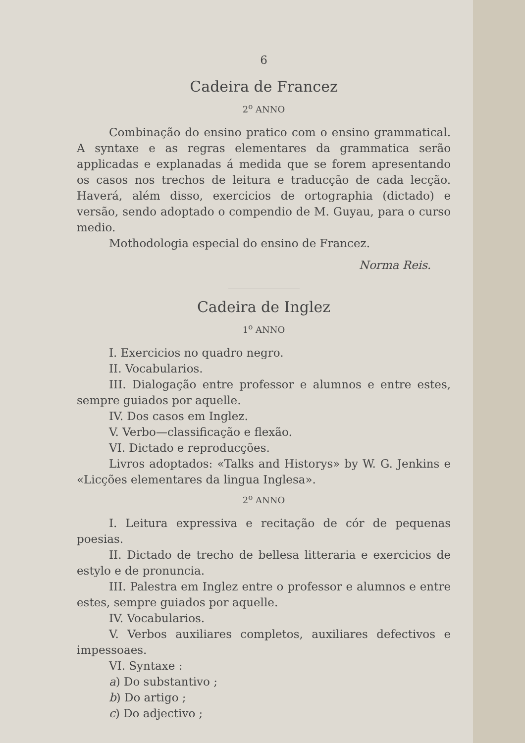6
Cadeira de Francez
2<sup>o</sup> ANNO
Combinação do ensino pratico com o ensino grammatical. A syntaxe e as regras elementares da grammatica serão applicadas e explanadas á medida que se forem apresentando os casos nos trechos de leitura e traducção de cada lecção. Haverá, além disso, exercicios de ortographia (dictado) e versão, sendo adoptado o compendio de M. Guyau, para o curso medio.
Mothodologia especial do ensino de Francez.
Norma Reis.
Cadeira de Inglez
1<sup>o</sup> ANNO
I. Exercicios no quadro negro.
II. Vocabularios.
III. Dialogação entre professor e alumnos e entre estes, sempre guiados por aquelle.
IV. Dos casos em Inglez.
V. Verbo—classificação e flexão.
VI. Dictado e reproducções.
Livros adoptados: «Talks and Historys» by W. G. Jenkins e «Licções elementares da lingua Inglesa».
2<sup>o</sup> ANNO
I. Leitura expressiva e recitação de cór de pequenas poesias.
II. Dictado de trecho de bellesa litteraria e exercicios de estylo e de pronuncia.
III. Palestra em Inglez entre o professor e alumnos e entre estes, sempre guiados por aquelle.
IV. Vocabularios.
V. Verbos auxiliares completos, auxiliares defectivos e impessoaes.
VI. Syntaxe :
a) Do substantivo ;
b) Do artigo ;
c) Do adjectivo ;